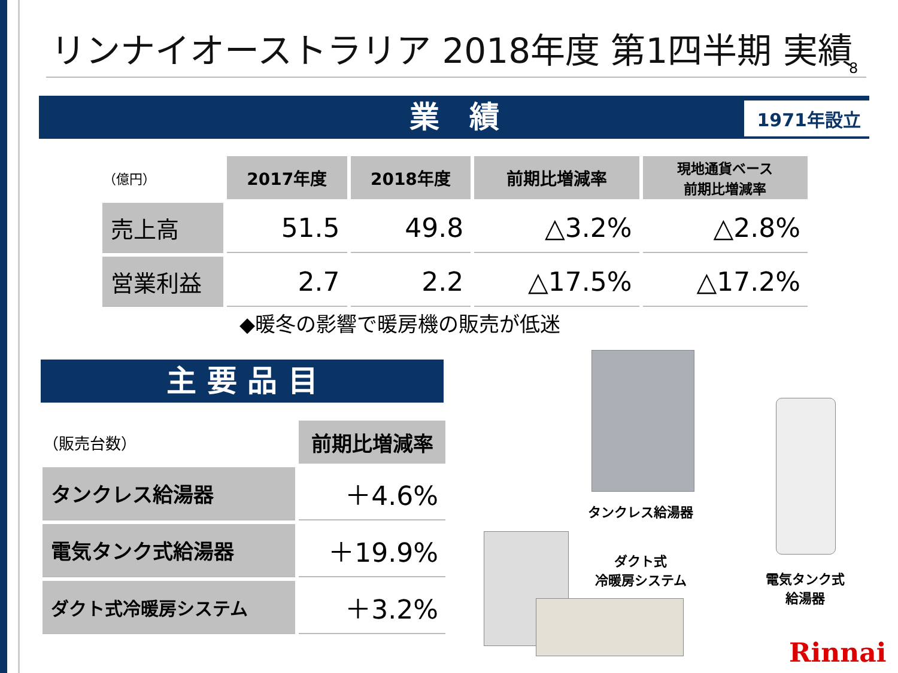リンナイオーストラリア 2018年度 第1四半期 実績
8
業　績 1971年設立
| （億円） | 2017年度 | 2018年度 | 前期比増減率 | 現地通貨ベース 前期比増減率 |
| --- | --- | --- | --- | --- |
| 売上高 | 51.5 | 49.8 | △3.2% | △2.8% |
| 営業利益 | 2.7 | 2.2 | △17.5% | △17.2% |
◆暖冬の影響で暖房機の販売が低迷
主 要 品 目
| （販売台数） | 前期比増減率 |
| --- | --- |
| タンクレス給湯器 | ＋4.6% |
| 電気タンク式給湯器 | ＋19.9% |
| ダクト式冷暖房システム | ＋3.2% |
タンクレス給湯器
電気タンク式
給湯器
ダクト式
冷暖房システム
Rinnai